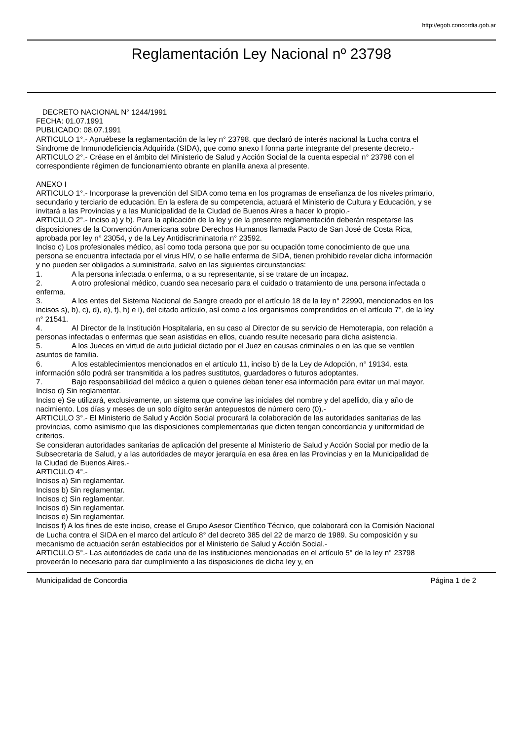http://egob.concordia.gob.ar
Reglamentación Ley Nacional nº 23798
DECRETO NACIONAL N° 1244/1991
FECHA: 01.07.1991
PUBLICADO: 08.07.1991
ARTICULO 1°.- Apruébese la reglamentación de la ley n° 23798, que declaró de interés nacional la Lucha contra el Síndrome de Inmunodeficiencia Adquirida (SIDA), que como anexo I forma parte integrante del presente decreto.-
ARTICULO 2°.- Créase en el ámbito del Ministerio de Salud y Acción Social de la cuenta especial n° 23798 con el correspondiente régimen de funcionamiento obrante en planilla anexa al presente.
ANEXO I
ARTICULO 1°.- Incorporase la prevención del SIDA como tema en los programas de enseñanza de los niveles primario, secundario y terciario de educación. En la esfera de su competencia, actuará el Ministerio de Cultura y Educación, y se invitará a las Provincias y a las Municipalidad de la Ciudad de Buenos Aires a hacer lo propio.-
ARTICULO 2°.- Inciso a) y b). Para la aplicación de la ley y de la presente reglamentación deberán respetarse las disposiciones de la Convención Americana sobre Derechos Humanos llamada Pacto de San José de Costa Rica, aprobada por ley n° 23054, y de la Ley Antidiscriminatoria n° 23592.
Inciso c) Los profesionales médico, así como toda persona que por su ocupación tome conocimiento de que una persona se encuentra infectada por el virus HIV, o se halle enferma de SIDA, tienen prohibido revelar dicha información y no pueden ser obligados a suministrarla, salvo en las siguientes circunstancias:
1. A la persona infectada o enferma, o a su representante, si se tratare de un incapaz.
2. A otro profesional médico, cuando sea necesario para el cuidado o tratamiento de una persona infectada o enferma.
3. A los entes del Sistema Nacional de Sangre creado por el artículo 18 de la ley n° 22990, mencionados en los incisos s), b), c), d), e), f), h) e i), del citado artículo, así como a los organismos comprendidos en el artículo 7°, de la ley n° 21541.
4. Al Director de la Institución Hospitalaria, en su caso al Director de su servicio de Hemoterapia, con relación a personas infectadas o enfermas que sean asistidas en ellos, cuando resulte necesario para dicha asistencia.
5. A los Jueces en virtud de auto judicial dictado por el Juez en causas criminales o en las que se ventilen asuntos de familia.
6. A los establecimientos mencionados en el artículo 11, inciso b) de la Ley de Adopción, n° 19134. esta información sólo podrá ser transmitida a los padres sustitutos, guardadores o futuros adoptantes.
7. Bajo responsabilidad del médico a quien o quienes deban tener esa información para evitar un mal mayor.
Inciso d) Sin reglamentar.
Inciso e) Se utilizará, exclusivamente, un sistema que convine las iniciales del nombre y del apellido, día y año de nacimiento. Los días y meses de un solo dígito serán antepuestos de número cero (0).-
ARTICULO 3°.- El Ministerio de Salud y Acción Social procurará la colaboración de las autoridades sanitarias de las provincias, como asimismo que las disposiciones complementarias que dicten tengan concordancia y uniformidad de criterios.
Se consideran autoridades sanitarias de aplicación del presente al Ministerio de Salud y Acción Social por medio de la Subsecretaria de Salud, y a las autoridades de mayor jerarquía en esa área en las Provincias y en la Municipalidad de la Ciudad de Buenos Aires.-
ARTICULO 4°.-
Incisos a) Sin reglamentar.
Incisos b) Sin reglamentar.
Incisos c) Sin reglamentar.
Incisos d) Sin reglamentar.
Incisos e) Sin reglamentar.
Incisos f) A los fines de este inciso, crease el Grupo Asesor Científico Técnico, que colaborará con la Comisión Nacional de Lucha contra el SIDA en el marco del artículo 8° del decreto 385 del 22 de marzo de 1989. Su composición y su mecanismo de actuación serán establecidos por el Ministerio de Salud y Acción Social.-
ARTICULO 5°.- Las autoridades de cada una de las instituciones mencionadas en el artículo 5° de la ley n° 23798 proveerán lo necesario para dar cumplimiento a las disposiciones de dicha ley y, en
Municipalidad de Concordia Página 1 de 2